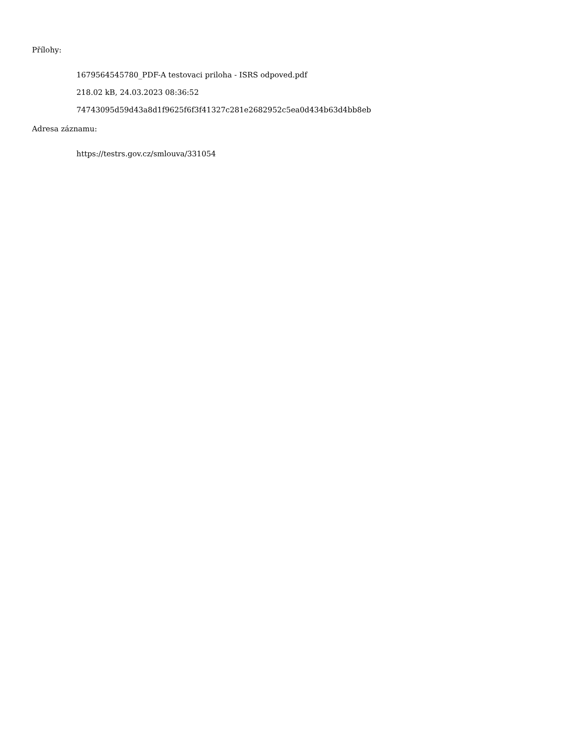Přílohy:
1679564545780_PDF-A testovaci priloha - ISRS odpoved.pdf
218.02 kB, 24.03.2023 08:36:52
74743095d59d43a8d1f9625f6f3f41327c281e2682952c5ea0d434b63d4bb8eb
Adresa záznamu:
https://testrs.gov.cz/smlouva/331054